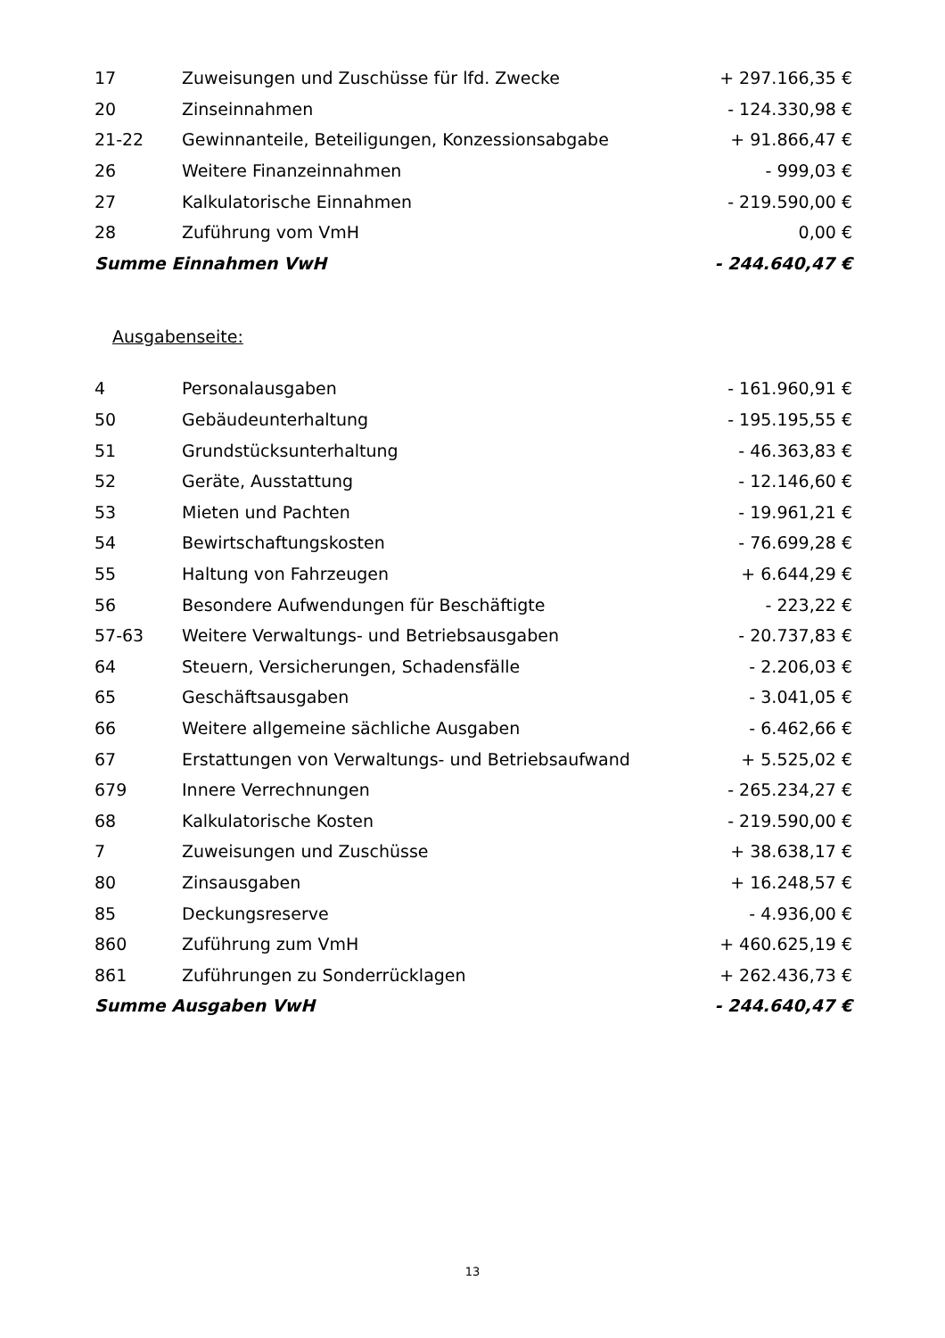| 17 | Zuweisungen und Zuschüsse für lfd. Zwecke | + 297.166,35 € |
| 20 | Zinseinnahmen | - 124.330,98 € |
| 21-22 | Gewinnanteile, Beteiligungen, Konzessionsabgabe | + 91.866,47 € |
| 26 | Weitere Finanzeinnahmen | - 999,03 € |
| 27 | Kalkulatorische Einnahmen | - 219.590,00 € |
| 28 | Zuführung vom VmH | 0,00 € |
| Summe Einnahmen VwH | | - 244.640,47 € |
Ausgabenseite:
| 4 | Personalausgaben | - 161.960,91 € |
| 50 | Gebäudeunterhaltung | - 195.195,55 € |
| 51 | Grundstücksunterhaltung | - 46.363,83 € |
| 52 | Geräte, Ausstattung | - 12.146,60 € |
| 53 | Mieten und Pachten | - 19.961,21 € |
| 54 | Bewirtschaftungskosten | - 76.699,28 € |
| 55 | Haltung von Fahrzeugen | + 6.644,29 € |
| 56 | Besondere Aufwendungen für Beschäftigte | - 223,22 € |
| 57-63 | Weitere Verwaltungs- und Betriebsausgaben | - 20.737,83 € |
| 64 | Steuern, Versicherungen, Schadensfälle | - 2.206,03 € |
| 65 | Geschäftsausgaben | - 3.041,05 € |
| 66 | Weitere allgemeine sächliche Ausgaben | - 6.462,66 € |
| 67 | Erstattungen von Verwaltungs- und Betriebsaufwand | + 5.525,02 € |
| 679 | Innere Verrechnungen | - 265.234,27 € |
| 68 | Kalkulatorische Kosten | - 219.590,00 € |
| 7 | Zuweisungen und Zuschüsse | + 38.638,17 € |
| 80 | Zinsausgaben | + 16.248,57 € |
| 85 | Deckungsreserve | - 4.936,00 € |
| 860 | Zuführung zum VmH | + 460.625,19 € |
| 861 | Zuführungen zu Sonderrücklagen | + 262.436,73 € |
| Summe Ausgaben VwH | | - 244.640,47 € |
13